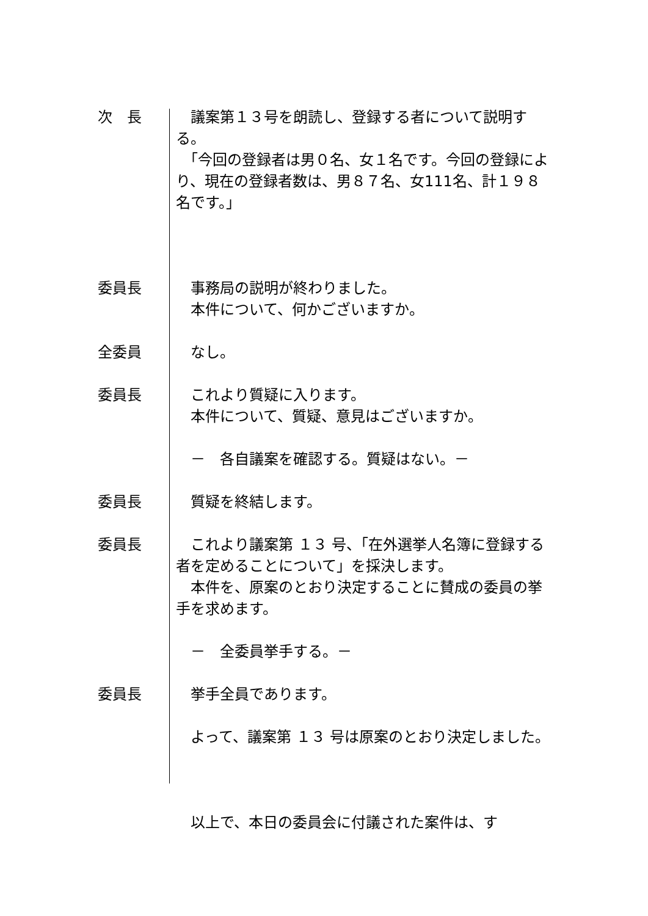次　長 　議案第１３号を朗読し、登録する者について説明する。
　「今回の登録者は男０名、女１名です。今回の登録により、現在の登録者数は、男８７名、女111名、計１９８名です。」
委員長 　事務局の説明が終わりました。
　本件について、何かございますか。
全委員 　なし。
委員長 　これより質疑に入ります。
　本件について、質疑、意見はございますか。
　－　各自議案を確認する。質疑はない。－
委員長 　質疑を終結します。
委員長 　これより議案第 １３ 号、「在外選挙人名簿に登録する者を定めることについて」を採決します。
　本件を、原案のとおり決定することに賛成の委員の挙手を求めます。
　－　全委員挙手する。－
委員長 　挙手全員であります。
　よって、議案第 １３ 号は原案のとおり決定しました。
　以上で、本日の委員会に付議された案件は、す